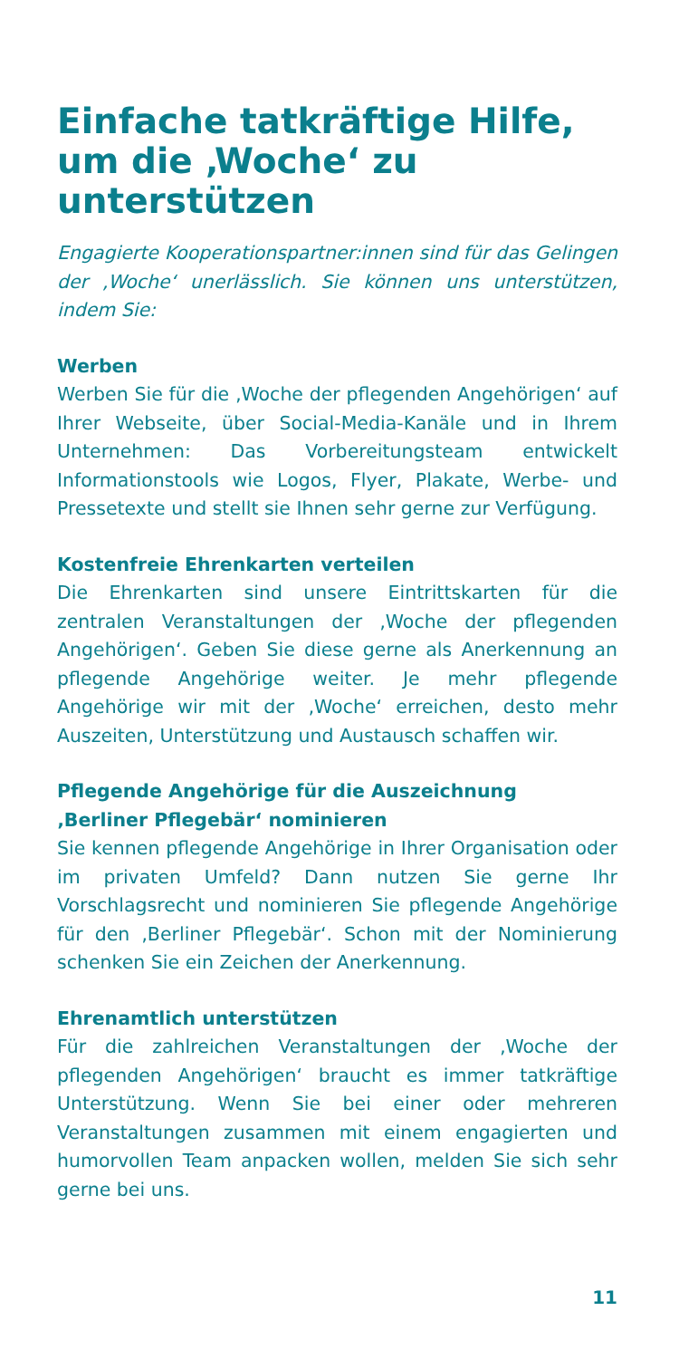Einfache tatkräftige Hilfe, um die ‚Woche‘ zu unterstützen
Engagierte Kooperationspartner:innen sind für das Gelingen der ‚Woche‘ unerlässlich. Sie können uns unterstützen, indem Sie:
Werben
Werben Sie für die ‚Woche der pflegenden Angehörigen‘ auf Ihrer Webseite, über Social-Media-Kanäle und in Ihrem Unternehmen: Das Vorbereitungsteam entwickelt Informationstools wie Logos, Flyer, Plakate, Werbe- und Pressetexte und stellt sie Ihnen sehr gerne zur Verfügung.
Kostenfreie Ehrenkarten verteilen
Die Ehrenkarten sind unsere Eintrittskarten für die zentralen Veranstaltungen der ‚Woche der pflegenden Angehörigen‘. Geben Sie diese gerne als Anerkennung an pflegende Angehörige weiter. Je mehr pflegende Angehörige wir mit der ‚Woche‘ erreichen, desto mehr Auszeiten, Unterstützung und Austausch schaffen wir.
Pflegende Angehörige für die Auszeichnung
‚Berliner Pflegebär‘ nominieren
Sie kennen pflegende Angehörige in Ihrer Organisation oder im privaten Umfeld? Dann nutzen Sie gerne Ihr Vorschlagsrecht und nominieren Sie pflegende Angehörige für den ‚Berliner Pflegebär‘. Schon mit der Nominierung schenken Sie ein Zeichen der Anerkennung.
Ehrenamtlich unterstützen
Für die zahlreichen Veranstaltungen der ‚Woche der pflegenden Angehörigen‘ braucht es immer tatkräftige Unterstützung. Wenn Sie bei einer oder mehreren Veranstaltungen zusammen mit einem engagierten und humorvollen Team anpacken wollen, melden Sie sich sehr gerne bei uns.
11